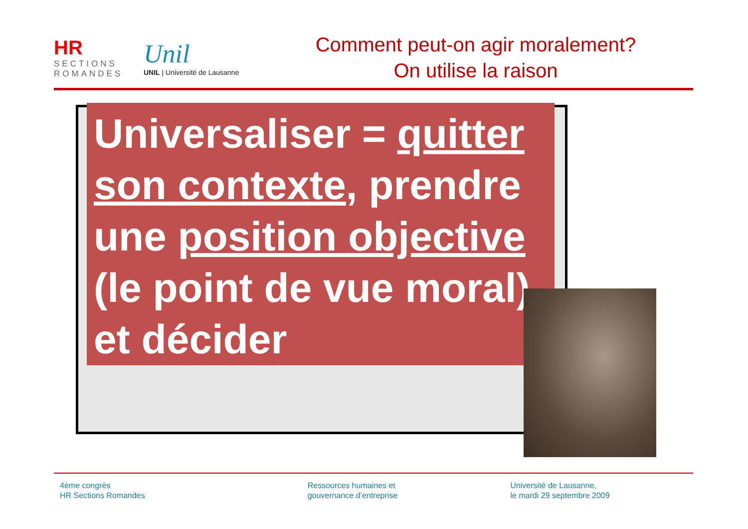HR
SECTIONS ROMANDES
Unil
UNIL | Université de Lausanne
Comment peut-on agir moralement?
On utilise la raison
Universaliser = quitter son contexte, prendre une position objective (le point de vue moral), et décider
4ème congrès
HR Sections Romandes
Ressources humaines et
gouvernance d’entreprise
Université de Lausanne,
le mardi 29 septembre 2009